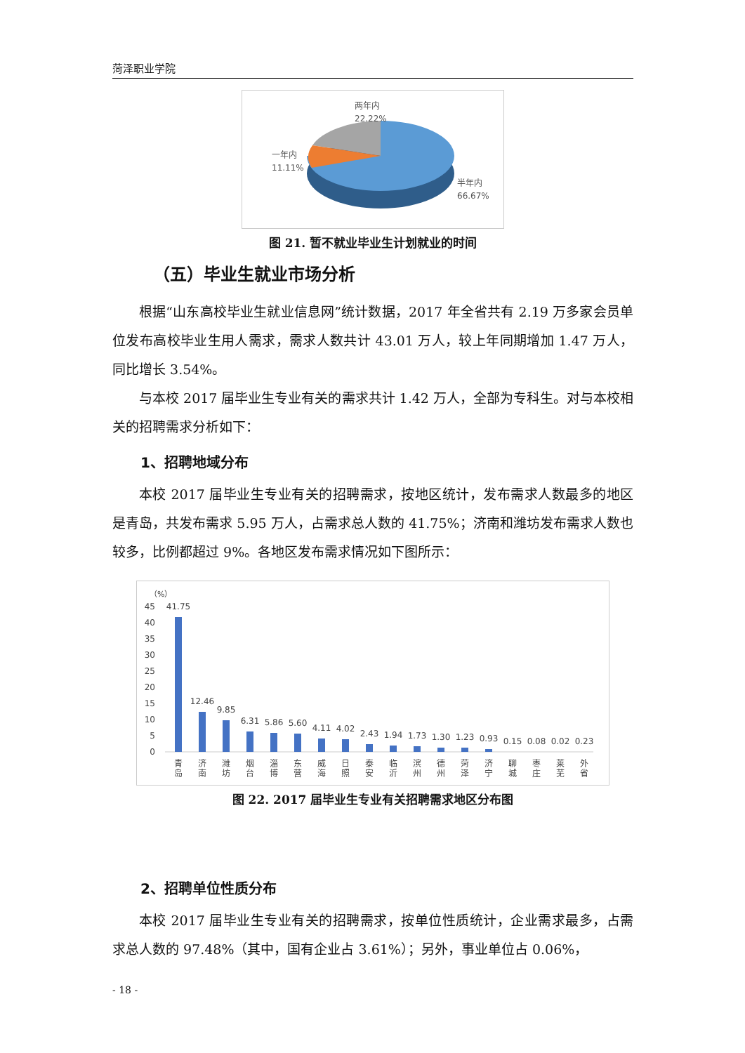菏泽职业学院
两年内
22.22%
一年内
11.11%
半年内
66.67%
图 21. 暂不就业毕业生计划就业的时间
（五）毕业生就业市场分析
根据“山东高校毕业生就业信息网”统计数据，2017 年全省共有 2.19 万多家会员单位发布高校毕业生用人需求，需求人数共计 43.01 万人，较上年同期增加 1.47 万人，同比增长 3.54%。
与本校 2017 届毕业生专业有关的需求共计 1.42 万人，全部为专科生。对与本校相关的招聘需求分析如下：
1、招聘地域分布
本校 2017 届毕业生专业有关的招聘需求，按地区统计，发布需求人数最多的地区是青岛，共发布需求 5.95 万人，占需求总人数的 41.75%；济南和潍坊发布需求人数也较多，比例都超过 9%。各地区发布需求情况如下图所示：
（%）
45
40
35
30
25
20
15
10
5
0
41.75
12.46
9.85
6.31
5.86
5.60
4.11
4.02
2.43
1.94
1.73
1.30
1.23
0.93
0.15
0.08
0.02
0.23
青
岛
济
南
潍
坊
烟
台
淄
博
东
营
威
海
日
照
泰
安
临
沂
滨
州
德
州
菏
泽
济
宁
聊
城
枣
庄
莱
芜
外
省
图 22. 2017 届毕业生专业有关招聘需求地区分布图
2、招聘单位性质分布
本校 2017 届毕业生专业有关的招聘需求，按单位性质统计，企业需求最多，占需求总人数的 97.48%（其中，国有企业占 3.61%）；另外，事业单位占 0.06%，
- 18 -